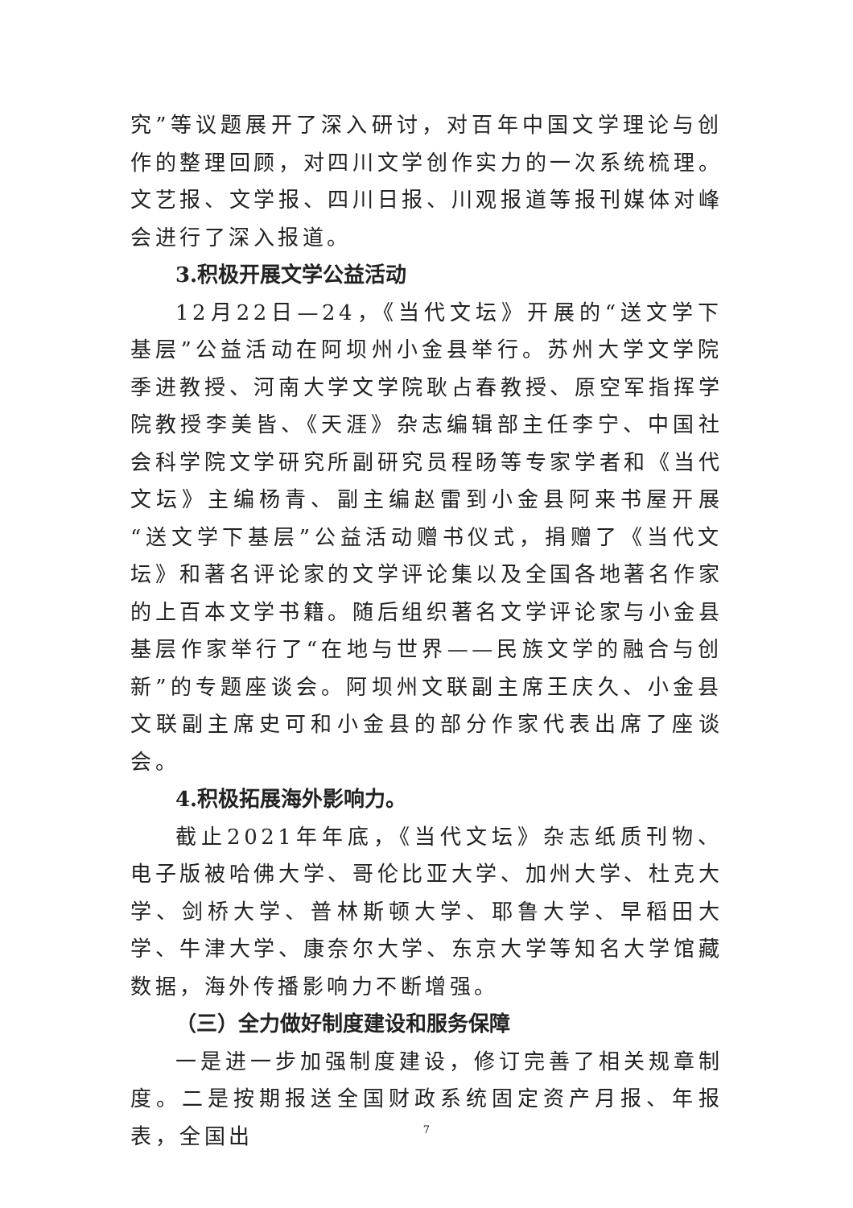究”等议题展开了深入研讨，对百年中国文学理论与创作的整理回顾，对四川文学创作实力的一次系统梳理。文艺报、文学报、四川日报、川观报道等报刊媒体对峰会进行了深入报道。
3.积极开展文学公益活动
12月22日—24，《当代文坛》开展的“送文学下基层”公益活动在阿坝州小金县举行。苏州大学文学院季进教授、河南大学文学院耿占春教授、原空军指挥学院教授李美皆、《天涯》杂志编辑部主任李宁、中国社会科学院文学研究所副研究员程旸等专家学者和《当代文坛》主编杨青、副主编赵雷到小金县阿来书屋开展“送文学下基层”公益活动赠书仪式，捐赠了《当代文坛》和著名评论家的文学评论集以及全国各地著名作家的上百本文学书籍。随后组织著名文学评论家与小金县基层作家举行了“在地与世界——民族文学的融合与创新”的专题座谈会。阿坝州文联副主席王庆久、小金县文联副主席史可和小金县的部分作家代表出席了座谈会。
4.积极拓展海外影响力。
截止2021年年底，《当代文坛》杂志纸质刊物、电子版被哈佛大学、哥伦比亚大学、加州大学、杜克大学、剑桥大学、普林斯顿大学、耶鲁大学、早稻田大学、牛津大学、康奈尔大学、东京大学等知名大学馆藏数据，海外传播影响力不断增强。
（三）全力做好制度建设和服务保障
一是进一步加强制度建设，修订完善了相关规章制度。二是按期报送全国财政系统固定资产月报、年报表，全国出
7